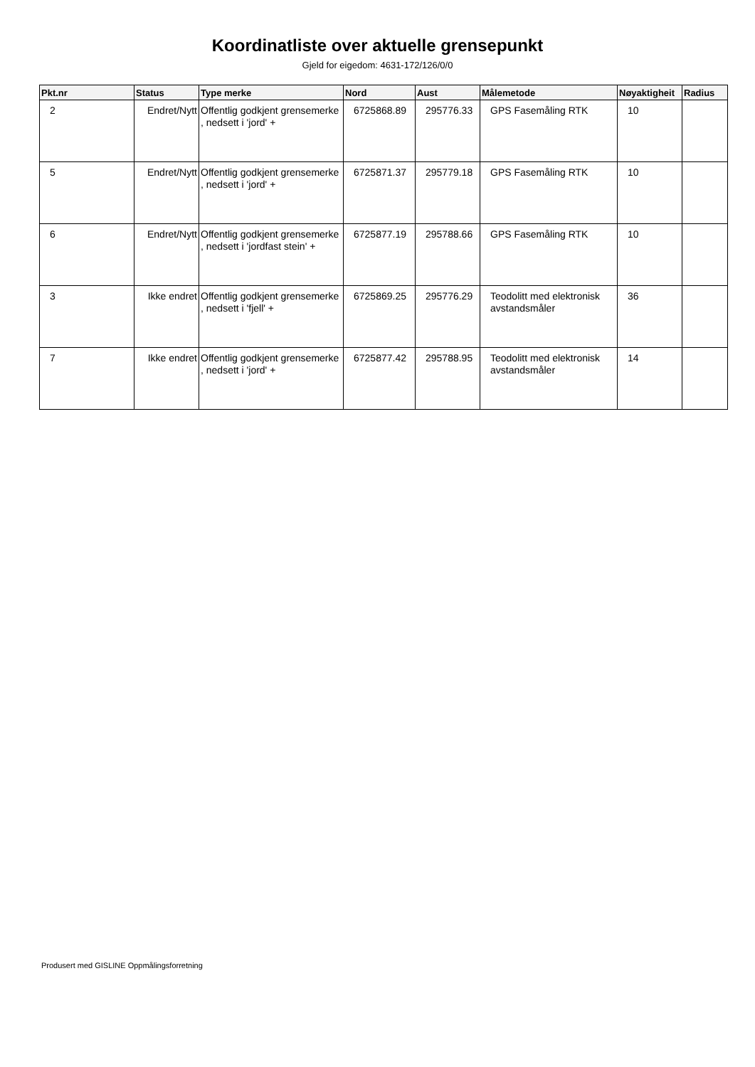Koordinatliste over aktuelle grensepunkt
Gjeld for eigedom: 4631-172/126/0/0
| Pkt.nr | Status | Type merke | Nord | Aust | Målemetode | Nøyaktigheit | Radius |
| --- | --- | --- | --- | --- | --- | --- | --- |
| 2 | Endret/Nytt | Offentlig godkjent grensemerke , nedsett i 'jord' + | 6725868.89 | 295776.33 | GPS Fasemåling RTK | 10 | |
| 5 | Endret/Nytt | Offentlig godkjent grensemerke , nedsett i 'jord' + | 6725871.37 | 295779.18 | GPS Fasemåling RTK | 10 | |
| 6 | Endret/Nytt | Offentlig godkjent grensemerke , nedsett i 'jordfast stein' + | 6725877.19 | 295788.66 | GPS Fasemåling RTK | 10 | |
| 3 | Ikke endret | Offentlig godkjent grensemerke , nedsett i 'fjell' + | 6725869.25 | 295776.29 | Teodolitt med elektronisk avstandsmåler | 36 | |
| 7 | Ikke endret | Offentlig godkjent grensemerke , nedsett i 'jord' + | 6725877.42 | 295788.95 | Teodolitt med elektronisk avstandsmåler | 14 | |
Produsert med GISLINE Oppmålingsforretning